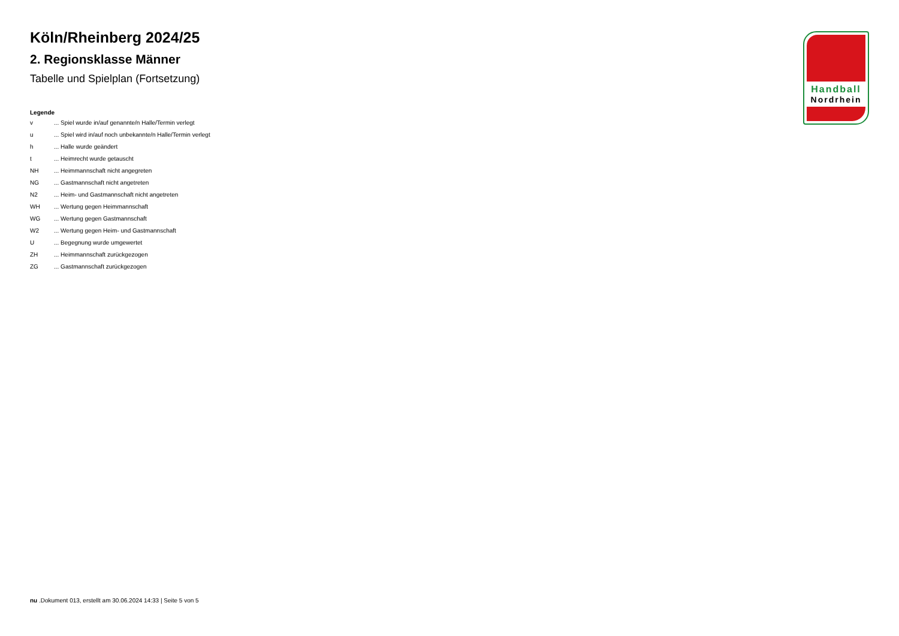Köln/Rheinberg 2024/25
2. Regionsklasse Männer
Tabelle und Spielplan (Fortsetzung)
Legende
| v | ... Spiel wurde in/auf genannte/n Halle/Termin verlegt |
| u | ... Spiel wird in/auf noch unbekannte/n Halle/Termin verlegt |
| h | ... Halle wurde geändert |
| t | ... Heimrecht wurde getauscht |
| NH | ... Heimmannschaft nicht angegreten |
| NG | ... Gastmannschaft nicht angetreten |
| N2 | ... Heim- und Gastmannschaft nicht angetreten |
| WH | ... Wertung gegen Heimmannschaft |
| WG | ... Wertung gegen Gastmannschaft |
| W2 | ... Wertung gegen Heim- und Gastmannschaft |
| U | ... Begegnung wurde umgewertet |
| ZH | ... Heimmannschaft zurückgezogen |
| ZG | ... Gastmannschaft zurückgezogen |
Handball
Nordrhein
nu .Dokument 013, erstellt am 30.06.2024 14:33 | Seite 5 von 5